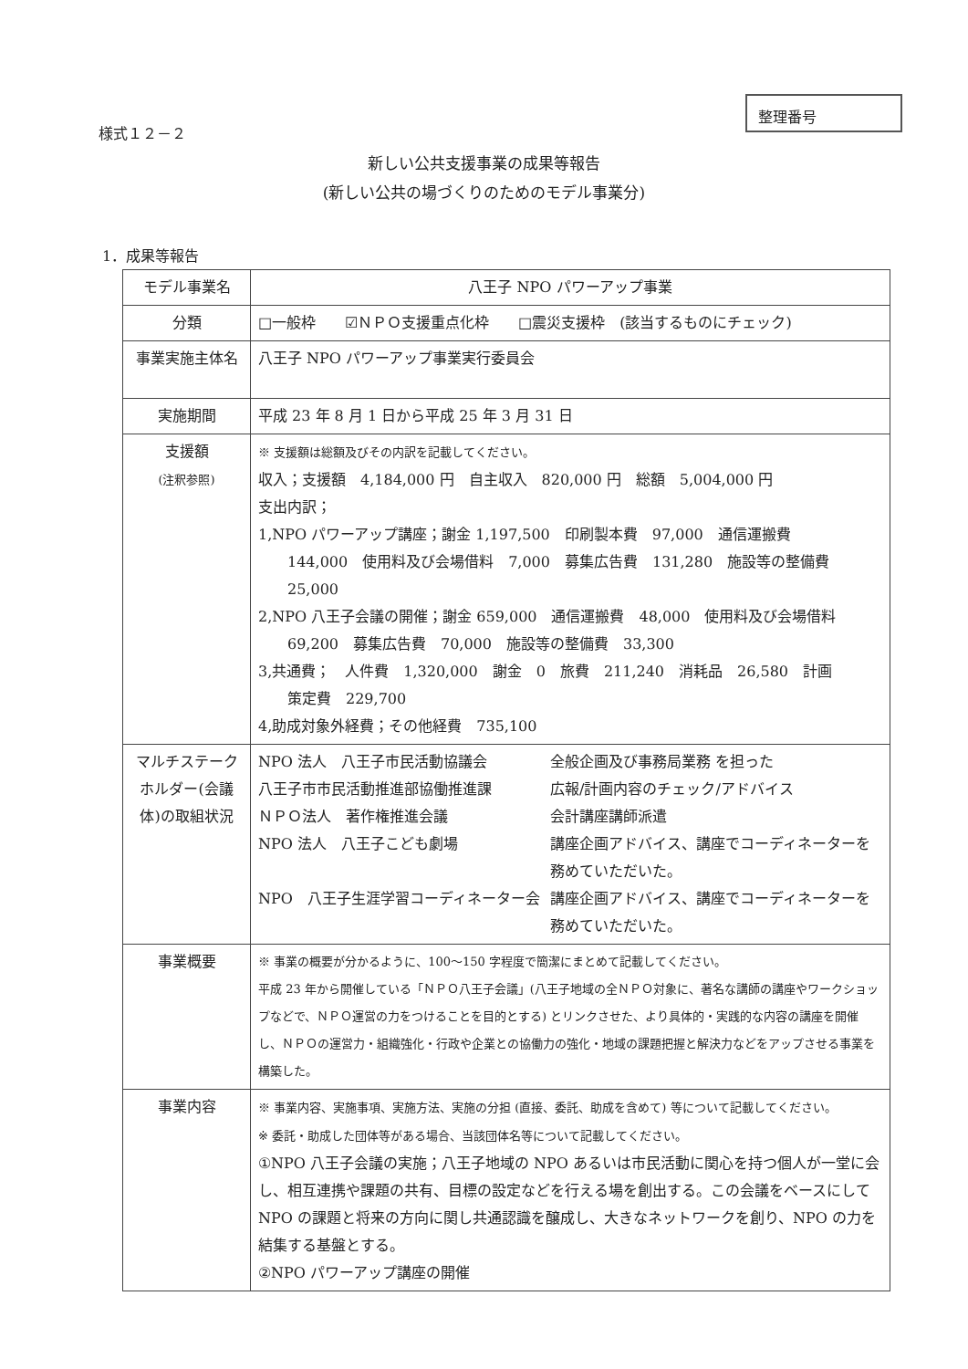様式１２－２
整理番号
新しい公共支援事業の成果等報告
(新しい公共の場づくりのためのモデル事業分)
1．成果等報告
| モデル事業名 | 八王子 NPO パワーアップ事業 |
| 分類 | □一般枠 ☑ＮＰＯ支援重点化枠 □震災支援枠 (該当するものにチェック) |
| 事業実施主体名 | 八王子 NPO パワーアップ事業実行委員会 |
| 実施期間 | 平成 23 年 8 月 1 日から平成 25 年 3 月 31 日 |
| 支援額 (注釈参照) | ※ 支援額は総額及びその内訳を記載してください。 収入；支援額 4,184,000 円 自主収入 820,000 円 総額 5,004,000 円 支出内訳； 1,NPO パワーアップ講座；謝金 1,197,500 印刷製本費 97,000 通信運搬費 144,000 使用料及び会場借料 7,000 募集広告費 131,280 施設等の整備費 25,000 2,NPO 八王子会議の開催；謝金 659,000 通信運搬費 48,000 使用料及び会場借料 69,200 募集広告費 70,000 施設等の整備費 33,300 3,共通費； 人件費 1,320,000 謝金 0 旅費 211,240 消耗品 26,580 計画 策定費 229,700 4,助成対象外経費；その他経費 735,100 |
| マルチステークホルダー(会議体)の取組状況 | NPO 法人 八王子市民活動協議会 全般企画及び事務局業務 を担った 八王子市市民活動推進部協働推進課 広報/計画内容のチェック/アドバイス ＮＰＯ法人 著作権推進会議 会計講座講師派遣 NPO 法人 八王子こども劇場 講座企画アドバイス、講座でコーディネーターを務めていただいた。 NPO 八王子生涯学習コーディネーター会 講座企画アドバイス、講座でコーディネーターを務めていただいた。 |
| 事業概要 | ※ 事業の概要が分かるように、100～150 字程度で簡潔にまとめて記載してください。 平成 23 年から開催している「ＮＰＯ八王子会議」(八王子地域の全ＮＰＯ対象に、著名な講師の講座やワークショップなどで、ＮＰＯ運営の力をつけることを目的とする) とリンクさせた、より具体的・実践的な内容の講座を開催し、ＮＰＯの運営力・組織強化・行政や企業との協働力の強化・地域の課題把握と解決力などをアップさせる事業を構築した。 |
| 事業内容 | ※ 事業内容、実施事項、実施方法、実施の分担 (直接、委託、助成を含めて) 等について記載してください。 ※ 委託・助成した団体等がある場合、当該団体名等について記載してください。 ①NPO 八王子会議の実施；八王子地域の NPO あるいは市民活動に関心を持つ個人が一堂に会し、相互連携や課題の共有、目標の設定などを行える場を創出する。この会議をベースにして NPO の課題と将来の方向に関し共通認識を醸成し、大きなネットワークを創り、NPO の力を結集する基盤とする。 ②NPO パワーアップ講座の開催 |